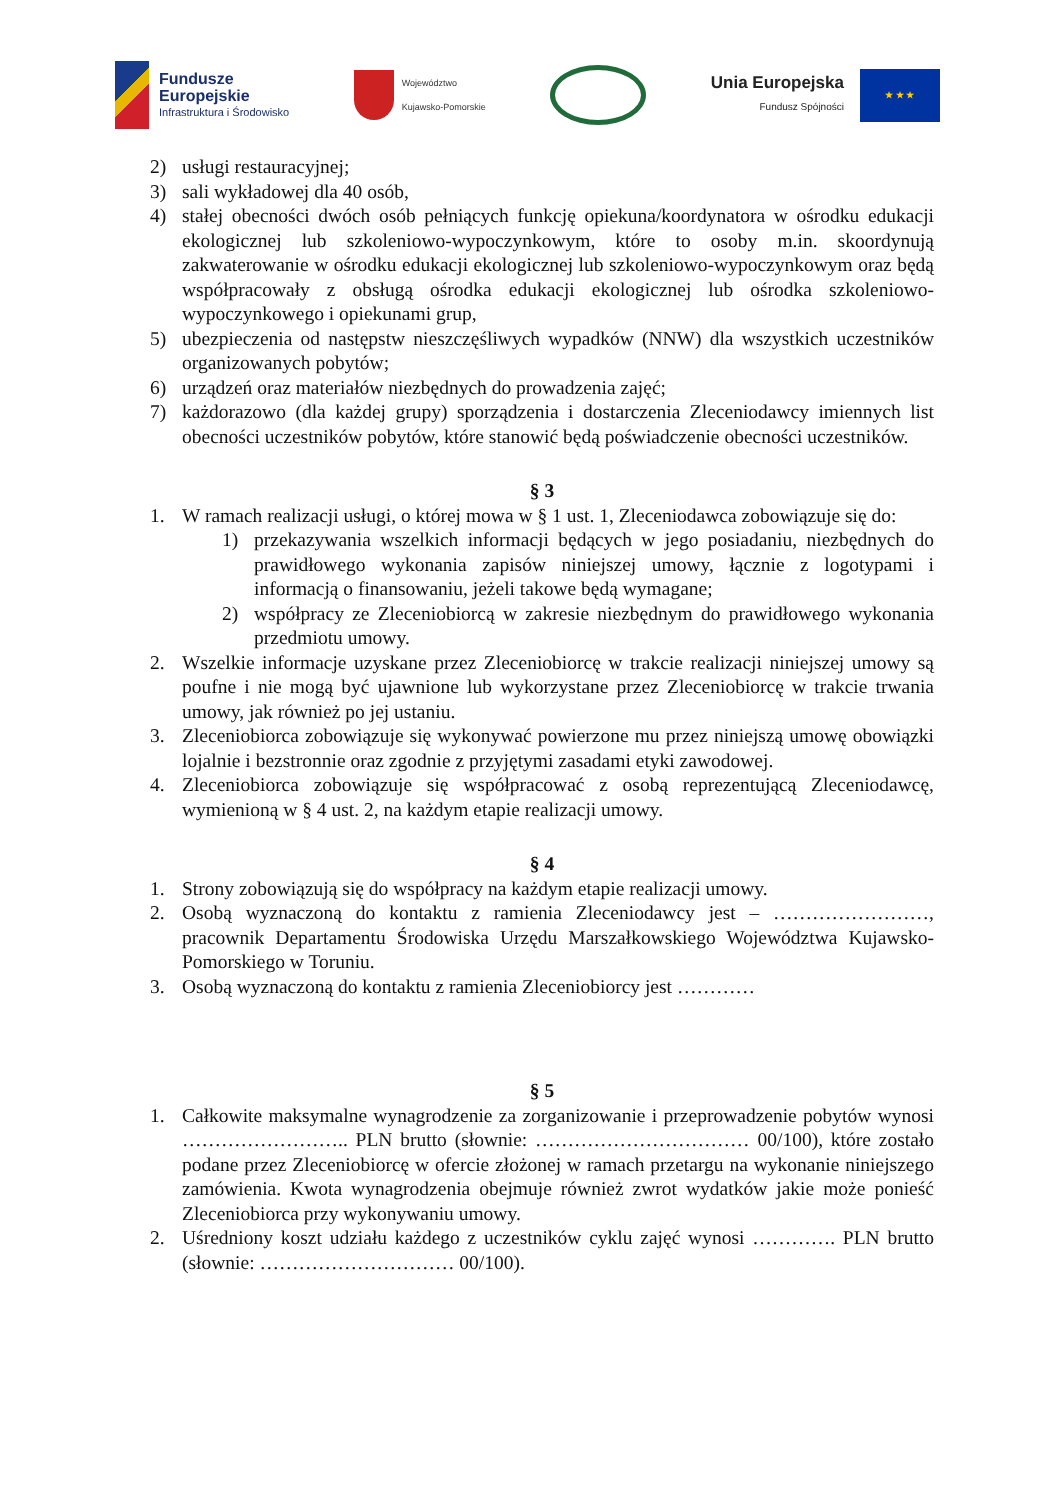Fundusze
Europejskie
Infrastruktura i Środowisko
Województwo
Kujawsko-Pomorskie
Unia Europejska
Fundusz Spójności
★ ★ ★
2) usługi restauracyjnej;
3) sali wykładowej dla 40 osób,
4) stałej obecności dwóch osób pełniących funkcję opiekuna/koordynatora w ośrodku edukacji ekologicznej lub szkoleniowo-wypoczynkowym, które to osoby m.in. skoordynują zakwaterowanie w ośrodku edukacji ekologicznej lub szkoleniowo-wypoczynkowym oraz będą współpracowały z obsługą ośrodka edukacji ekologicznej lub ośrodka szkoleniowo-wypoczynkowego i opiekunami grup,
5) ubezpieczenia od następstw nieszczęśliwych wypadków (NNW) dla wszystkich uczestników organizowanych pobytów;
6) urządzeń oraz materiałów niezbędnych do prowadzenia zajęć;
7) każdorazowo (dla każdej grupy) sporządzenia i dostarczenia Zleceniodawcy imiennych list obecności uczestników pobytów, które stanowić będą poświadczenie obecności uczestników.
§ 3
1. W ramach realizacji usługi, o której mowa w § 1 ust. 1, Zleceniodawca zobowiązuje się do:
1) przekazywania wszelkich informacji będących w jego posiadaniu, niezbędnych do prawidłowego wykonania zapisów niniejszej umowy, łącznie z logotypami i informacją o finansowaniu, jeżeli takowe będą wymagane;
2) współpracy ze Zleceniobiorcą w zakresie niezbędnym do prawidłowego wykonania przedmiotu umowy.
2. Wszelkie informacje uzyskane przez Zleceniobiorcę w trakcie realizacji niniejszej umowy są poufne i nie mogą być ujawnione lub wykorzystane przez Zleceniobiorcę w trakcie trwania umowy, jak również po jej ustaniu.
3. Zleceniobiorca zobowiązuje się wykonywać powierzone mu przez niniejszą umowę obowiązki lojalnie i bezstronnie oraz zgodnie z przyjętymi zasadami etyki zawodowej.
4. Zleceniobiorca zobowiązuje się współpracować z osobą reprezentującą Zleceniodawcę, wymienioną w § 4 ust. 2, na każdym etapie realizacji umowy.
§ 4
1. Strony zobowiązują się do współpracy na każdym etapie realizacji umowy.
2. Osobą wyznaczoną do kontaktu z ramienia Zleceniodawcy jest – ……………………, pracownik Departamentu Środowiska Urzędu Marszałkowskiego Województwa Kujawsko-Pomorskiego w Toruniu.
3. Osobą wyznaczoną do kontaktu z ramienia Zleceniobiorcy jest …………
§ 5
1. Całkowite maksymalne wynagrodzenie za zorganizowanie i przeprowadzenie pobytów wynosi …………………….. PLN brutto (słownie: …………………………… 00/100), które zostało podane przez Zleceniobiorcę w ofercie złożonej w ramach przetargu na wykonanie niniejszego zamówienia. Kwota wynagrodzenia obejmuje również zwrot wydatków jakie może ponieść Zleceniobiorca przy wykonywaniu umowy.
2. Uśredniony koszt udziału każdego z uczestników cyklu zajęć wynosi …………. PLN brutto (słownie: ………………………… 00/100).